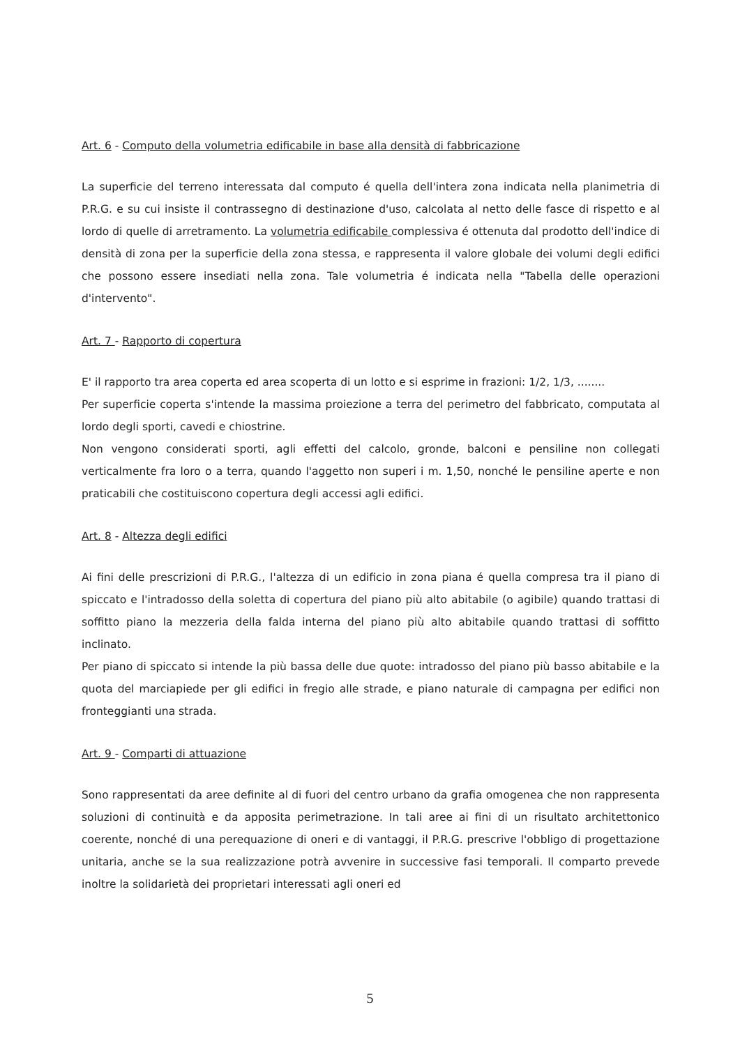Art. 6 - Computo della volumetria edificabile in base alla densità di fabbricazione
La superficie del terreno interessata dal computo é quella dell'intera zona indicata nella planimetria di P.R.G. e su cui insiste il contrassegno di destinazione d'uso, calcolata al netto delle fasce di rispetto e al lordo di quelle di arretramento. La volumetria edificabile complessiva é ottenuta dal prodotto dell'indice di densità di zona per la superficie della zona stessa, e rappresenta il valore globale dei volumi degli edifici che possono essere insediati nella zona. Tale volumetria é indicata nella "Tabella delle operazioni d'intervento".
Art. 7 - Rapporto di copertura
E' il rapporto tra area coperta ed area scoperta di un lotto e si esprime in frazioni: 1/2, 1/3, ........
Per superficie coperta s'intende la massima proiezione a terra del perimetro del fabbricato, computata al lordo degli sporti, cavedi e chiostrine.
Non vengono considerati sporti, agli effetti del calcolo, gronde, balconi e pensiline non collegati verticalmente fra loro o a terra, quando l'aggetto non superi i m. 1,50, nonché le pensiline aperte e non praticabili che costituiscono copertura degli accessi agli edifici.
Art. 8 - Altezza degli edifici
Ai fini delle prescrizioni di P.R.G., l'altezza di un edificio in zona piana é quella compresa tra il piano di spiccato e l'intradosso della soletta di copertura del piano più alto abitabile (o agibile) quando trattasi di soffitto piano la mezzeria della falda interna del piano più alto abitabile quando trattasi di soffitto inclinato.
Per piano di spiccato si intende la più bassa delle due quote: intradosso del piano più basso abitabile e la quota del marciapiede per gli edifici in fregio alle strade, e piano naturale di campagna per edifici non fronteggianti una strada.
Art. 9 - Comparti di attuazione
Sono rappresentati da aree definite al di fuori del centro urbano da grafia omogenea che non rappresenta soluzioni di continuità e da apposita perimetrazione. In tali aree ai fini di un risultato architettonico coerente, nonché di una perequazione di oneri e di vantaggi, il P.R.G. prescrive l'obbligo di progettazione unitaria, anche se la sua realizzazione potrà avvenire in successive fasi temporali. Il comparto prevede inoltre la solidarietà dei proprietari interessati agli oneri ed
5